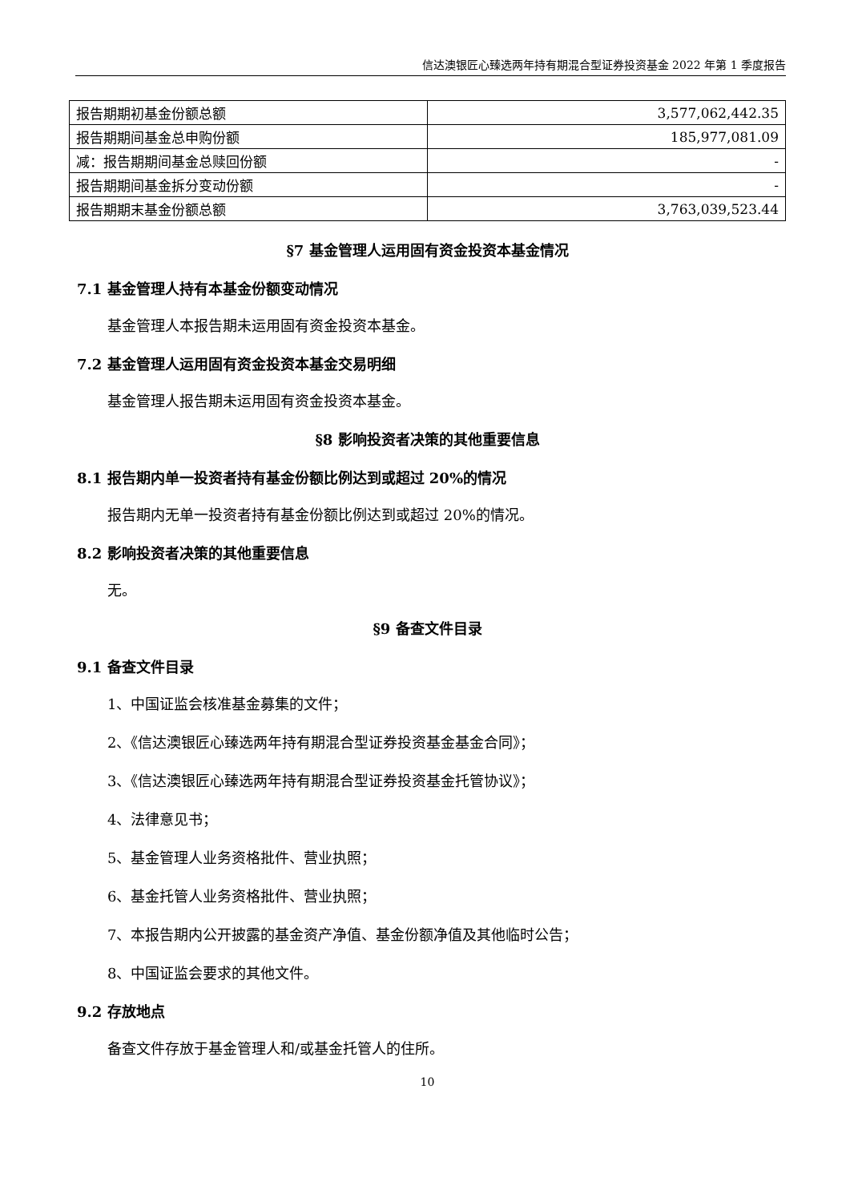信达澳银匠心臻选两年持有期混合型证券投资基金 2022 年第 1 季度报告
| 报告期期初基金份额总额 | 3,577,062,442.35 |
| 报告期期间基金总申购份额 | 185,977,081.09 |
| 减：报告期期间基金总赎回份额 | - |
| 报告期期间基金拆分变动份额 | - |
| 报告期期末基金份额总额 | 3,763,039,523.44 |
§7 基金管理人运用固有资金投资本基金情况
7.1 基金管理人持有本基金份额变动情况
基金管理人本报告期未运用固有资金投资本基金。
7.2 基金管理人运用固有资金投资本基金交易明细
基金管理人报告期未运用固有资金投资本基金。
§8 影响投资者决策的其他重要信息
8.1 报告期内单一投资者持有基金份额比例达到或超过 20%的情况
报告期内无单一投资者持有基金份额比例达到或超过 20%的情况。
8.2 影响投资者决策的其他重要信息
无。
§9 备查文件目录
9.1 备查文件目录
1、中国证监会核准基金募集的文件；
2、《信达澳银匠心臻选两年持有期混合型证券投资基金基金合同》；
3、《信达澳银匠心臻选两年持有期混合型证券投资基金托管协议》；
4、法律意见书；
5、基金管理人业务资格批件、营业执照；
6、基金托管人业务资格批件、营业执照；
7、本报告期内公开披露的基金资产净值、基金份额净值及其他临时公告；
8、中国证监会要求的其他文件。
9.2 存放地点
备查文件存放于基金管理人和/或基金托管人的住所。
10